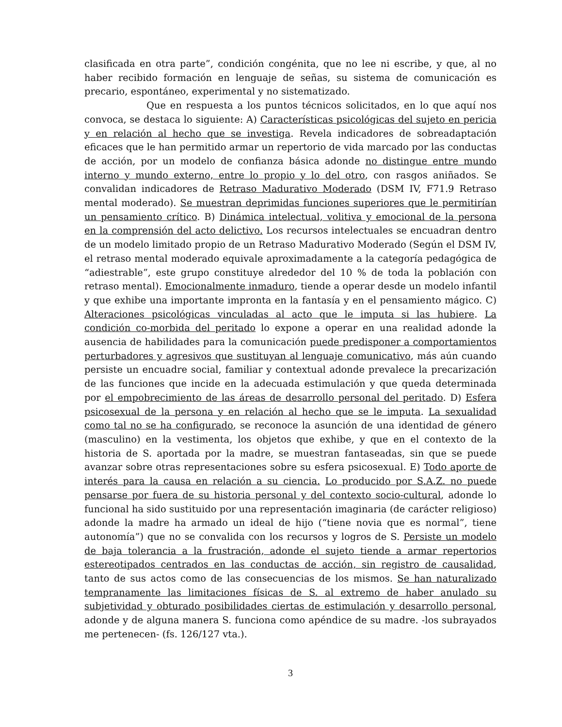clasificada en otra parte”, condición congénita, que no lee ni escribe, y que, al no haber recibido formación en lenguaje de señas, su sistema de comunicación es precario, espontáneo, experimental y no sistematizado.
Que en respuesta a los puntos técnicos solicitados, en lo que aquí nos convoca, se destaca lo siguiente: A) Características psicológicas del sujeto en pericia y en relación al hecho que se investiga. Revela indicadores de sobreadaptación eficaces que le han permitido armar un repertorio de vida marcado por las conductas de acción, por un modelo de confianza básica adonde no distingue entre mundo interno y mundo externo, entre lo propio y lo del otro, con rasgos aniñados. Se convalidan indicadores de Retraso Madurativo Moderado (DSM IV, F71.9 Retraso mental moderado). Se muestran deprimidas funciones superiores que le permitirían un pensamiento crítico. B) Dinámica intelectual, volitiva y emocional de la persona en la comprensión del acto delictivo. Los recursos intelectuales se encuadran dentro de un modelo limitado propio de un Retraso Madurativo Moderado (Según el DSM IV, el retraso mental moderado equivale aproximadamente a la categoría pedagógica de “adiestrable”, este grupo constituye alrededor del 10 % de toda la población con retraso mental). Emocionalmente inmaduro, tiende a operar desde un modelo infantil y que exhibe una importante impronta en la fantasía y en el pensamiento mágico. C) Alteraciones psicológicas vinculadas al acto que le imputa si las hubiere. La condición co-morbida del peritado lo expone a operar en una realidad adonde la ausencia de habilidades para la comunicación puede predisponer a comportamientos perturbadores y agresivos que sustituyan al lenguaje comunicativo, más aún cuando persiste un encuadre social, familiar y contextual adonde prevalece la precarización de las funciones que incide en la adecuada estimulación y que queda determinada por el empobrecimiento de las áreas de desarrollo personal del peritado. D) Esfera psicosexual de la persona y en relación al hecho que se le imputa. La sexualidad como tal no se ha configurado, se reconoce la asunción de una identidad de género (masculino) en la vestimenta, los objetos que exhibe, y que en el contexto de la historia de S. aportada por la madre, se muestran fantaseadas, sin que se puede avanzar sobre otras representaciones sobre su esfera psicosexual. E) Todo aporte de interés para la causa en relación a su ciencia. Lo producido por S.A.Z. no puede pensarse por fuera de su historia personal y del contexto socio-cultural, adonde lo funcional ha sido sustituido por una representación imaginaria (de carácter religioso) adonde la madre ha armado un ideal de hijo (“tiene novia que es normal”, tiene autonomía”) que no se convalida con los recursos y logros de S. Persiste un modelo de baja tolerancia a la frustración, adonde el sujeto tiende a armar repertorios estereotipados centrados en las conductas de acción, sin registro de causalidad, tanto de sus actos como de las consecuencias de los mismos. Se han naturalizado tempranamente las limitaciones físicas de S. al extremo de haber anulado su subjetividad y obturado posibilidades ciertas de estimulación y desarrollo personal, adonde y de alguna manera S. funciona como apéndice de su madre. -los subrayados me pertenecen- (fs. 126/127 vta.).
3